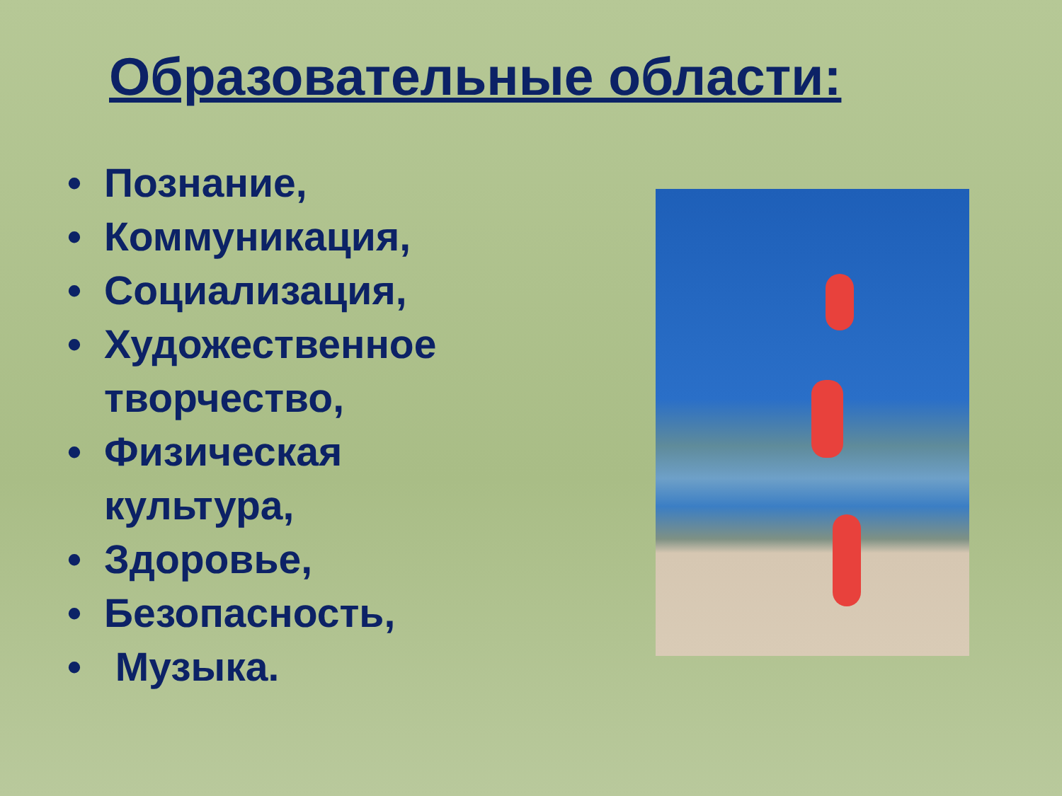Образовательные области:
• Познание,
• Коммуникация,
• Социализация,
• Художественное творчество,
• Физическая культура,
• Здоровье,
• Безопасность,
• Музыка.